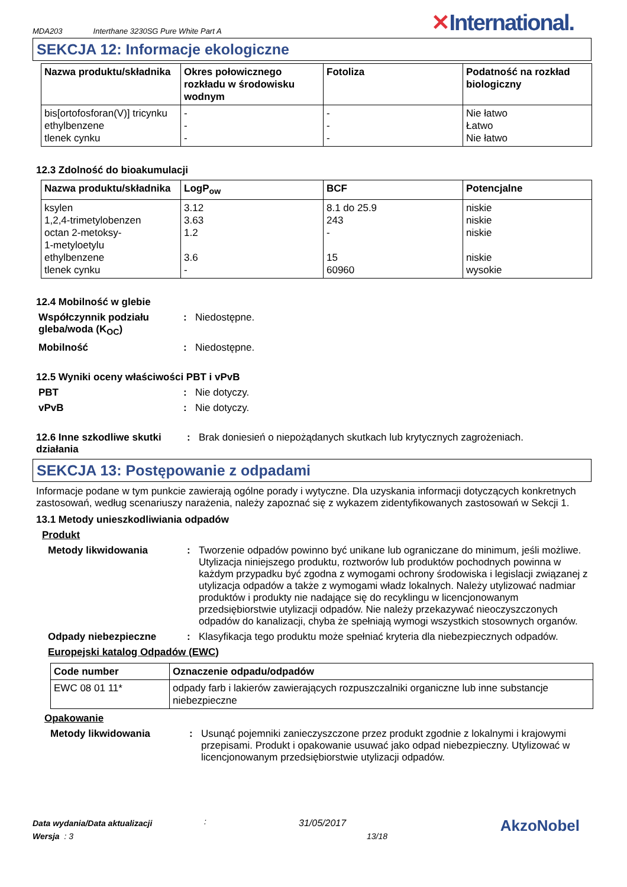MDA203 Interthane 3230SG Pure White Part A ✕International.
SEKCJA 12: Informacje ekologiczne
| Nazwa produktu/składnika | Okres połowicznego rozkładu w środowisku wodnym | Fotoliza | Podatność na rozkład biologiczny |
| --- | --- | --- | --- |
| bis[ortofosforan(V)] tricynku ethylbenzene tlenek cynku | - - - | - - - | Nie łatwo Łatwo Nie łatwo |
12.3 Zdolność do bioakumulacji
| Nazwa produktu/składnika | LogP<sub>ow</sub> | BCF | Potencjalne |
| --- | --- | --- | --- |
| ksylen 1,2,4-trimetylobenzen octan 2-metoksy- 1-metyloetylu ethylbenzene tlenek cynku | 3.12 3.63 1.2 3.6 - | 8.1 do 25.9 243 - 15 60960 | niskie niskie niskie niskie wysokie |
12.4 Mobilność w glebie
Współczynnik podziału gleba/woda (K<sub>OC</sub>)
: Niedostępne.
Mobilność : Niedostępne.
12.5 Wyniki oceny właściwości PBT i vPvB
PBT : Nie dotyczy.
vPvB : Nie dotyczy.
12.6 Inne szkodliwe skutki działania
: Brak doniesień o niepożądanych skutkach lub krytycznych zagrożeniach.
SEKCJA 13: Postępowanie z odpadami
Informacje podane w tym punkcie zawierają ogólne porady i wytyczne. Dla uzyskania informacji dotyczących konkretnych zastosowań, według scenariuszy narażenia, należy zapoznać się z wykazem zidentyfikowanych zastosowań w Sekcji 1.
13.1 Metody unieszkodliwiania odpadów
Produkt
Metody likwidowania : Tworzenie odpadów powinno być unikane lub ograniczane do minimum, jeśli możliwe. Utylizacja niniejszego produktu, roztworów lub produktów pochodnych powinna w każdym przypadku być zgodna z wymogami ochrony środowiska i legislacji związanej z utylizacja odpadów a także z wymogami władz lokalnych. Należy utylizować nadmiar produktów i produkty nie nadające się do recyklingu w licencjonowanym przedsiębiorstwie utylizacji odpadów. Nie należy przekazywać nieoczyszczonych odpadów do kanalizacji, chyba że spełniają wymogi wszystkich stosownych organów.
Odpady niebezpieczne : Klasyfikacja tego produktu może spełniać kryteria dla niebezpiecznych odpadów.
Europejski katalog Odpadów (EWC)
| Code number | Oznaczenie odpadu/odpadów |
| --- | --- |
| EWC 08 01 11* | odpady farb i lakierów zawierających rozpuszczalniki organiczne lub inne substancje niebezpieczne |
Opakowanie
Metody likwidowania : Usunąć pojemniki zanieczyszczone przez produkt zgodnie z lokalnymi i krajowymi przepisami. Produkt i opakowanie usuwać jako odpad niebezpieczny. Utylizować w licencjonowanym przedsiębiorstwie utylizacji odpadów.
Data wydania/Data aktualizacji
Wersja : 3
:
31/05/2017
13/18
AkzoNobel